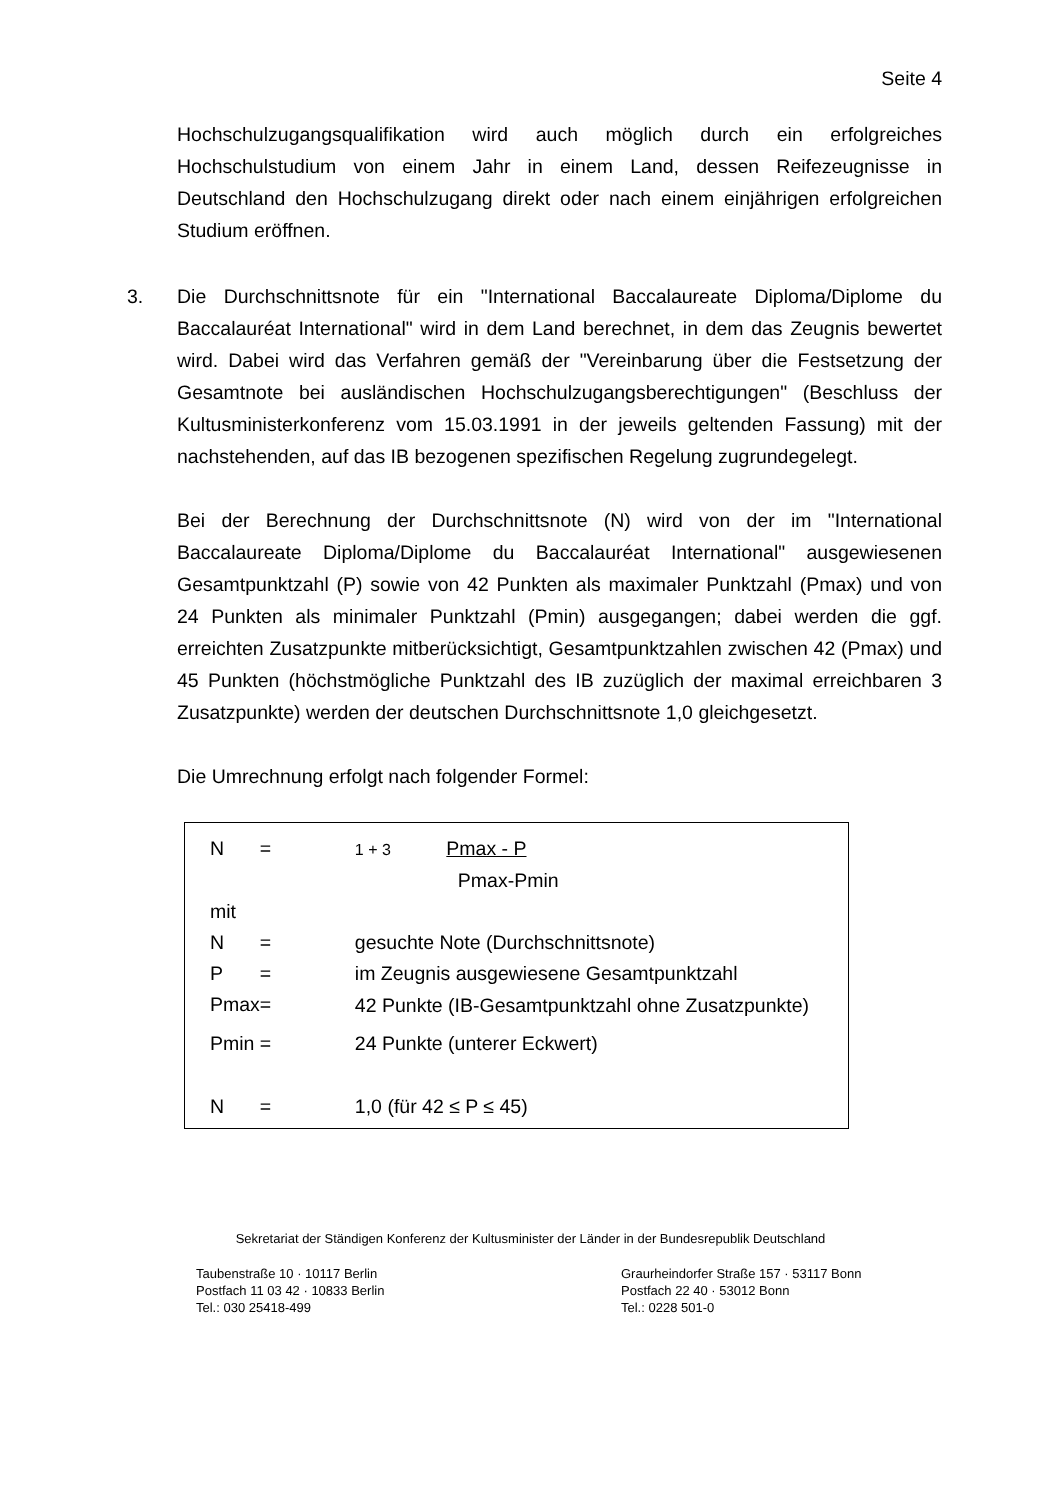Seite 4
Hochschulzugangsqualifikation wird auch möglich durch ein erfolgreiches Hochschulstudium von einem Jahr in einem Land, dessen Reifezeugnisse in Deutschland den Hochschulzugang direkt oder nach einem einjährigen erfolgreichen Studium eröffnen.
3.
Die Durchschnittsnote für ein "International Baccalaureate Diploma/Diplome du Baccalauréat International" wird in dem Land berechnet, in dem das Zeugnis bewertet wird. Dabei wird das Verfahren gemäß der "Vereinbarung über die Festsetzung der Gesamtnote bei ausländischen Hochschulzugangsberechtigungen" (Beschluss der Kultusministerkonferenz vom 15.03.1991 in der jeweils geltenden Fassung) mit der nachstehenden, auf das IB bezogenen spezifischen Regelung zugrundegelegt.
Bei der Berechnung der Durchschnittsnote (N) wird von der im "International Baccalaureate Diploma/Diplome du Baccalauréat International" ausgewiesenen Gesamtpunktzahl (P) sowie von 42 Punkten als maximaler Punktzahl (Pmax) und von 24 Punkten als minimaler Punktzahl (Pmin) ausgegangen; dabei werden die ggf. erreichten Zusatzpunkte mitberücksichtigt, Gesamtpunktzahlen zwischen 42 (Pmax) und 45 Punkten (höchstmögliche Punktzahl des IB zuzüglich der maximal erreichbaren 3 Zusatzpunkte) werden der deutschen Durchschnittsnote 1,0 gleichgesetzt.
Die Umrechnung erfolgt nach folgender Formel:
| N | = | 1 + 3 Pmax - P Pmax-Pmin |
| mit | | |
| N | = | gesuchte Note (Durchschnittsnote) |
| P | = | im Zeugnis ausgewiesene Gesamtpunktzahl |
| Pmax | = | 42 Punkte (IB-Gesamtpunktzahl ohne Zusatzpunkte) |
| Pmin | = | 24 Punkte (unterer Eckwert) |
| N | = | 1,0 (für 42 ≤ P ≤ 45) |
Sekretariat der Ständigen Konferenz der Kultusminister der Länder in der Bundesrepublik Deutschland
Taubenstraße 10 · 10117 Berlin
Postfach 11 03 42 · 10833 Berlin
Tel.: 030 25418-499
Graurheindorfer Straße 157 · 53117 Bonn
Postfach 22 40 · 53012 Bonn
Tel.: 0228 501-0